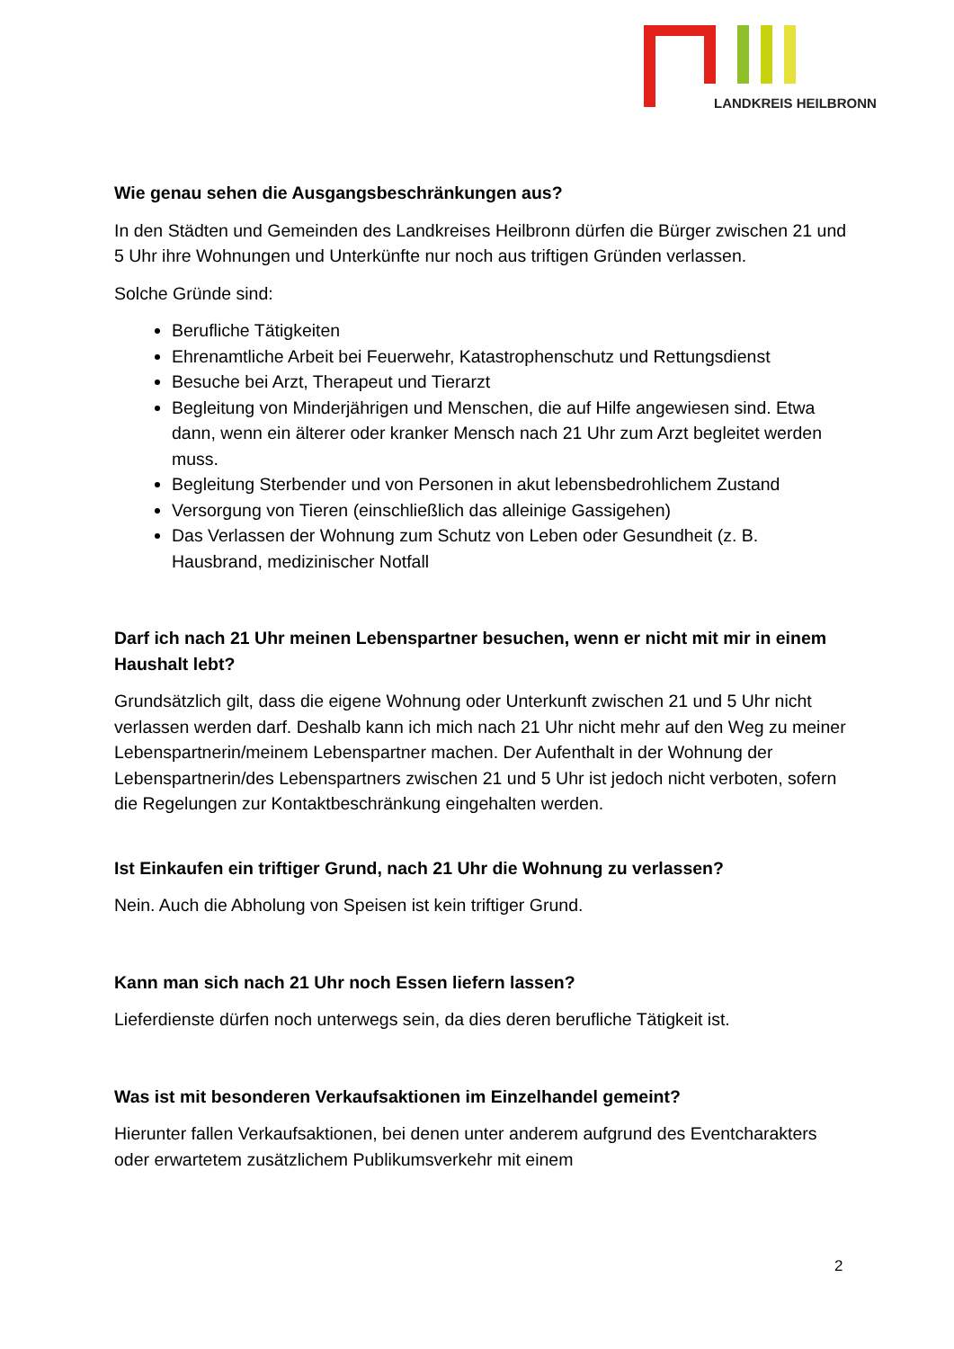LANDKREIS HEILBRONN
Wie genau sehen die Ausgangsbeschränkungen aus?
In den Städten und Gemeinden des Landkreises Heilbronn dürfen die Bürger zwischen 21 und 5 Uhr ihre Wohnungen und Unterkünfte nur noch aus triftigen Gründen verlassen.
Solche Gründe sind:
Berufliche Tätigkeiten
Ehrenamtliche Arbeit bei Feuerwehr, Katastrophenschutz und Rettungsdienst
Besuche bei Arzt, Therapeut und Tierarzt
Begleitung von Minderjährigen und Menschen, die auf Hilfe angewiesen sind. Etwa dann, wenn ein älterer oder kranker Mensch nach 21 Uhr zum Arzt begleitet werden muss.
Begleitung Sterbender und von Personen in akut lebensbedrohlichem Zustand
Versorgung von Tieren (einschließlich das alleinige Gassigehen)
Das Verlassen der Wohnung zum Schutz von Leben oder Gesundheit (z. B. Hausbrand, medizinischer Notfall
Darf ich nach 21 Uhr meinen Lebenspartner besuchen, wenn er nicht mit mir in einem Haushalt lebt?
Grundsätzlich gilt, dass die eigene Wohnung oder Unterkunft zwischen 21 und 5 Uhr nicht verlassen werden darf. Deshalb kann ich mich nach 21 Uhr nicht mehr auf den Weg zu meiner Lebenspartnerin/meinem Lebenspartner machen. Der Aufenthalt in der Wohnung der Lebenspartnerin/des Lebenspartners zwischen 21 und 5 Uhr ist jedoch nicht verboten, sofern die Regelungen zur Kontaktbeschränkung eingehalten werden.
Ist Einkaufen ein triftiger Grund, nach 21 Uhr die Wohnung zu verlassen?
Nein. Auch die Abholung von Speisen ist kein triftiger Grund.
Kann man sich nach 21 Uhr noch Essen liefern lassen?
Lieferdienste dürfen noch unterwegs sein, da dies deren berufliche Tätigkeit ist.
Was ist mit besonderen Verkaufsaktionen im Einzelhandel gemeint?
Hierunter fallen Verkaufsaktionen, bei denen unter anderem aufgrund des Eventcharakters oder erwartetem zusätzlichem Publikumsverkehr mit einem
2